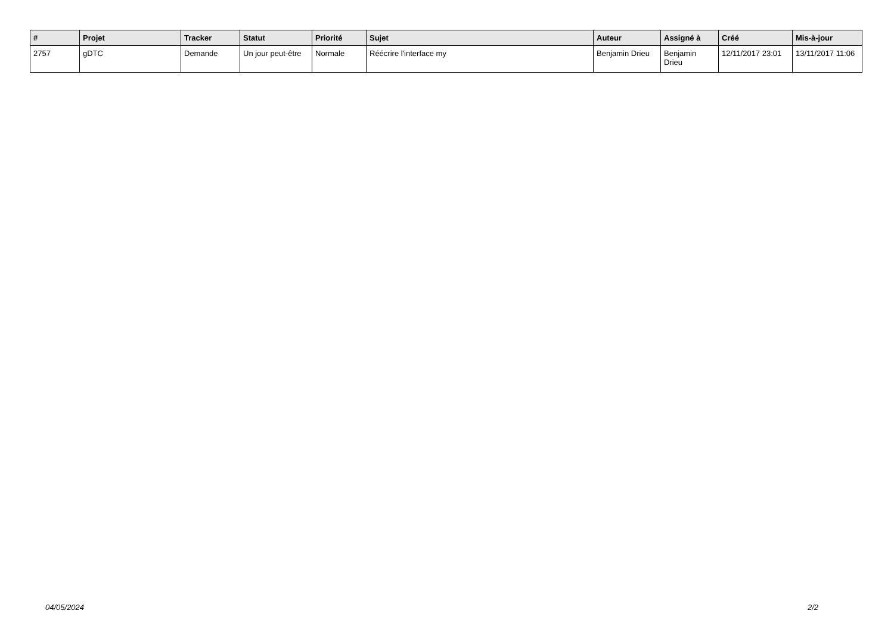| # | Projet | Tracker | Statut | Priorité | Sujet | Auteur | Assigné à | Créé | Mis-à-jour |
| --- | --- | --- | --- | --- | --- | --- | --- | --- | --- |
| 2757 | gDTC | Demande | Un jour peut-être | Normale | Réécrire l'interface my | Benjamin Drieu | Benjamin Drieu | 12/11/2017 23:01 | 13/11/2017 11:06 |
04/05/2024 2/2